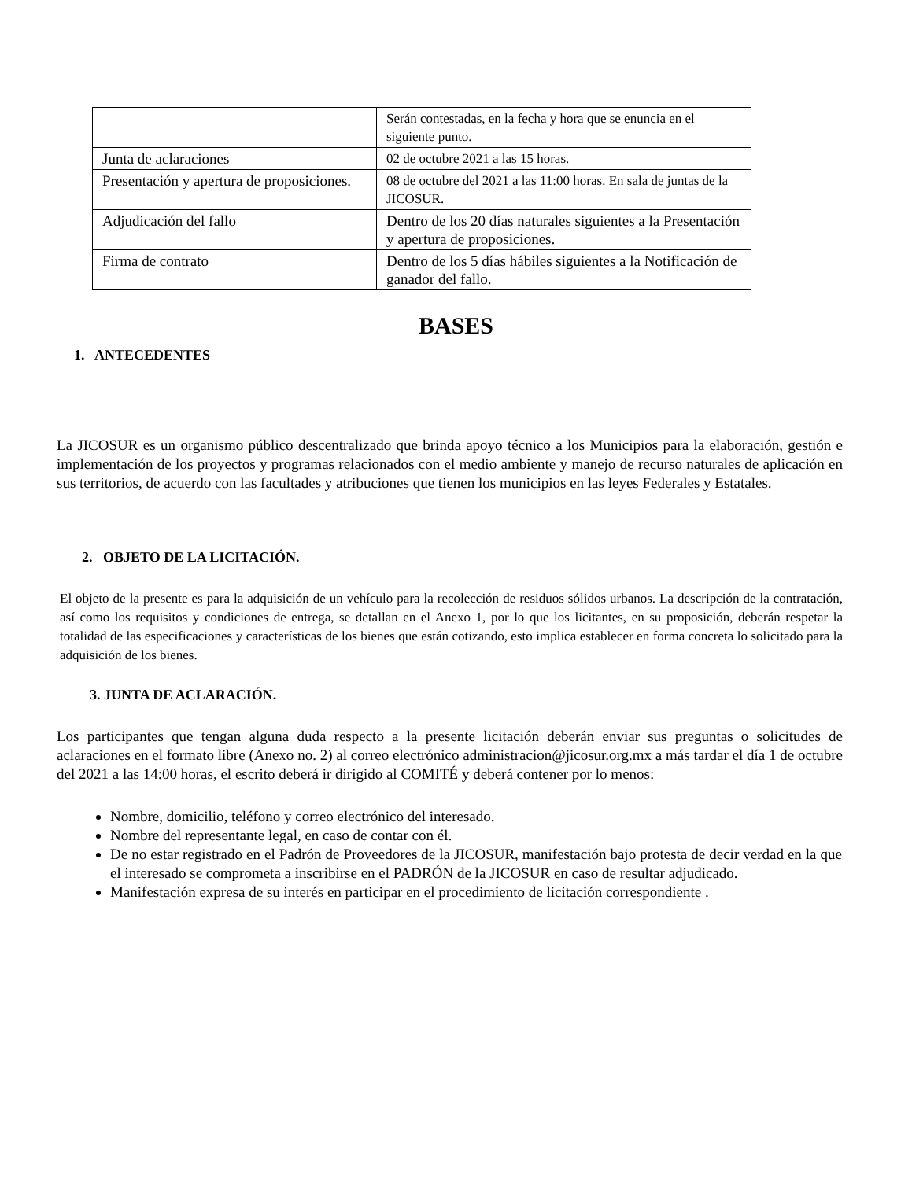| | Serán contestadas, en la fecha y hora que se enuncia en el siguiente punto. |
| Junta de aclaraciones | 02 de octubre 2021 a las 15 horas. |
| Presentación y apertura de proposiciones. | 08 de octubre del 2021 a las 11:00 horas. En sala de juntas de la JICOSUR. |
| Adjudicación del fallo | Dentro de los 20 días naturales siguientes a la Presentación y apertura de proposiciones. |
| Firma de contrato | Dentro de los 5 días hábiles siguientes a la Notificación de ganador del fallo. |
BASES
1. ANTECEDENTES
La JICOSUR es un organismo público descentralizado que brinda apoyo técnico a los Municipios para la elaboración, gestión e implementación de los proyectos y programas relacionados con el medio ambiente y manejo de recurso naturales de aplicación en sus territorios, de acuerdo con las facultades y atribuciones que tienen los municipios en las leyes Federales y Estatales.
2. OBJETO DE LA LICITACIÓN.
El objeto de la presente es para la adquisición de un vehículo para la recolección de residuos sólidos urbanos. La descripción de la contratación, así como los requisitos y condiciones de entrega, se detallan en el Anexo 1, por lo que los licitantes, en su proposición, deberán respetar la totalidad de las especificaciones y características de los bienes que están cotizando, esto implica establecer en forma concreta lo solicitado para la adquisición de los bienes.
3. JUNTA DE ACLARACIÓN.
Los participantes que tengan alguna duda respecto a la presente licitación deberán enviar sus preguntas o solicitudes de aclaraciones en el formato libre (Anexo no. 2) al correo electrónico administracion@jicosur.org.mx a más tardar el día 1 de octubre del 2021 a las 14:00 horas, el escrito deberá ir dirigido al COMITÉ y deberá contener por lo menos:
Nombre, domicilio, teléfono y correo electrónico del interesado.
Nombre del representante legal, en caso de contar con él.
De no estar registrado en el Padrón de Proveedores de la JICOSUR, manifestación bajo protesta de decir verdad en la que el interesado se comprometa a inscribirse en el PADRÓN de la JICOSUR en caso de resultar adjudicado.
Manifestación expresa de su interés en participar en el procedimiento de licitación correspondiente .